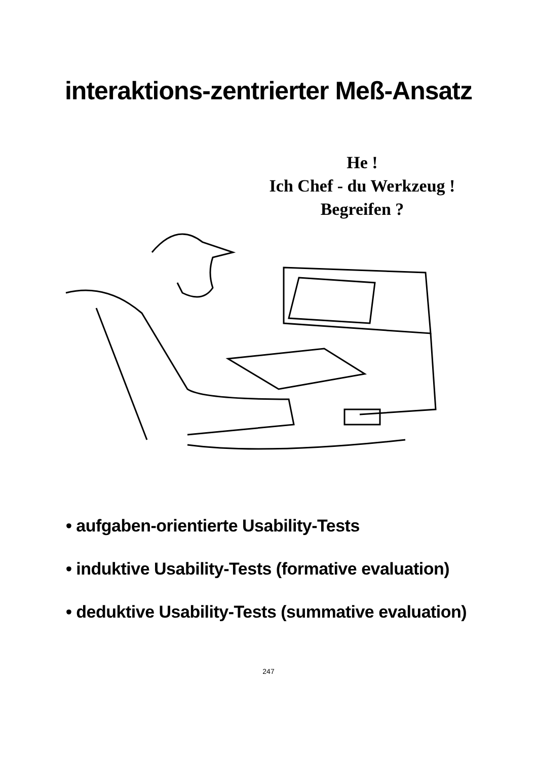interaktions-zentrierter Meß-Ansatz
He !
Ich Chef - du Werkzeug !
Begreifen ?
• aufgaben-orientierte Usability-Tests
• induktive Usability-Tests (formative evaluation)
• deduktive Usability-Tests (summative evaluation)
247